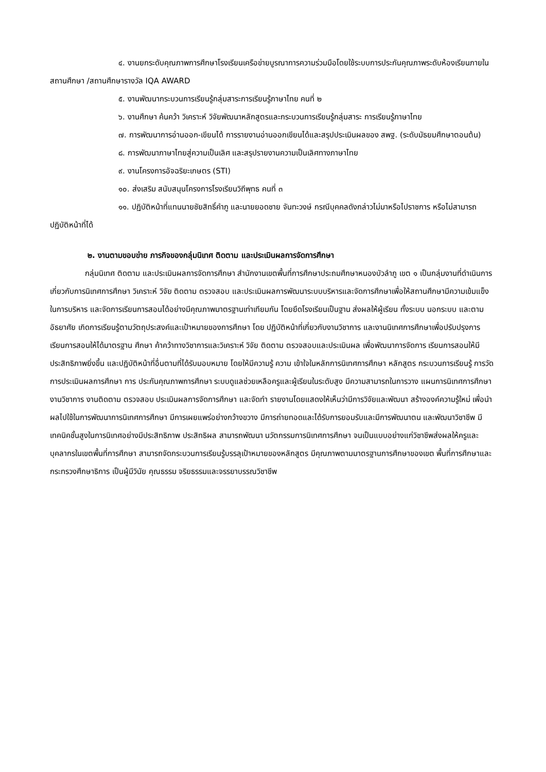๔. งานยกระดับคุณภาพการศึกษาโรงเรียนเครือข่ายบูรณาการความร่วมมือโดยใช้ระบบการประกันคุณภาพระดับห้องเรียนภายในสถานศึกษา /สถานศึกษารางวัล IQA AWARD
๕. งานพัฒนากระบวนการเรียนรู้กลุ่มสาระการเรียนรู้ภาษาไทย คนที่ ๒
๖. งานศึกษา ค้นคว้า วิเคราะห์ วิจัยพัฒนาหลักสูตรและกระบวนการเรียนรู้กลุ่มสาระ การเรียนรู้ภาษาไทย
๗. การพัฒนาการอ่านออก-เขียนได้ การรายงานอ่านออกเขียนได้และสรุปประเมินผลของ สพฐ. (ระดับมัธยมศึกษาตอนต้น)
๘. การพัฒนาภาษาไทยสู่ความเป็นเลิศ และสรุปรายงานความเป็นเลิศทางภาษาไทย
๙. งานโครงการอัจฉริยะเกษตร (STI)
๑๐. ส่งเสริม สนับสนุนโครงการโรงเรียนวิถีพุทธ คนที่ ๓
๑๑. ปฏิบัติหน้าที่แทนนายชัยสิทธิ์คำภู และนายยอดชาย จันทะวงษ์ กรณีบุคคลดังกล่าวไม่มาหรือไปราชการ หรือไม่สามารถปฏิบัติหน้าที่ได้
๒. งานตามขอบข่าย ภารกิจของกลุ่มนิเทศ ติดตาม และประเมินผลการจัดการศึกษา
กลุ่มนิเทศ ติดตาม และประเมินผลการจัดการศึกษา สำนักงานเขตพื้นที่การศึกษาประถมศึกษาหนองบัวลำภู เขต ๑ เป็นกลุ่มงานที่ดำเนินการเกี่ยวกับการนิเทศการศึกษา วิเคราะห์ วิจัย ติดตาม ตรวจสอบ และประเมินผลการพัฒนาระบบบริหารและจัดการศึกษาเพื่อให้สถานศึกษามีความเข้มแข็ง ในการบริหาร และจัดการเรียนการสอนได้อย่างมีคุณภาพมาตรฐานเท่าเทียมกัน โดยยึดโรงเรียนเป็นฐาน ส่งผลให้ผู้เรียน ทั้งระบบ นอกระบบ และตามอัธยาศัย เกิดการเรียนรู้ตามวัตถุประสงค์และเป้าหมายของการศึกษา โดย ปฏิบัติหน้าที่เกี่ยวกับงานวิชาการ และงานนิเทศการศึกษาเพื่อปรับปรุงการเรียนการสอนให้ได้มาตรฐาน ศึกษา ค้าคว้าทางวิชาการและวิเคราะห์ วิจัย ติดตาม ตรวจสอบและประเมินผล เพื่อพัฒนาการจัดการ เรียนการสอนให้มีประสิทธิภาพยิ่งขึ้น และปฏิบัติหน้าที่อื่นตามที่ได้รับมอบหมาย โดยให้มีความรู้ ความ เข้าใจในหลักการนิเทศการศึกษา หลักสูตร กระบวนการเรียนรู้ การวัด การประเมินผลการศึกษา การ ประกันคุณภาพการศึกษา ระบบดูแลช่วยเหลือครูและผู้เรียนในระดับสูง มีความสามารถในการวาง แผนการนิเทศการศึกษา งานวิชาการ งานติดตาม ตรวจสอบ ประเมินผลการจัดการศึกษา และจัดทำ รายงานโดยแสดงให้เห็นว่ามีการวิจัยและพัฒนา สร้างองค์ความรู้ใหม่ เพื่อนำผลไปใช้ในการพัฒนาการนิเทศการศึกษา มีการเผยแพร่อย่างกว้างขวาง มีการถ่ายทอดและได้รับการยอมรับและมีการพัฒนาตน และพัฒนาวิชาชีพ มีเทคนิคชั้นสูงในการนิเทศอย่างมีประสิทธิภาพ ประสิทธิผล สามารถพัฒนา นวัตกรรมการนิเทศการศึกษา จนเป็นแบบอย่างแก่วิชาชีพส่งผลให้ครูและบุคลากรในเขตพื้นที่การศึกษา สามารถจัดกระบวนการเรียนรู้บรรลุเป้าหมายของหลักสูตร มีคุณภาพตามมาตรฐานการศึกษาของเขต พื้นที่การศึกษาและกระทรวงศึกษาธิการ เป็นผู้มีวินัย คุณธรรม จริยธรรมและจรรยาบรรณวิชาชีพ